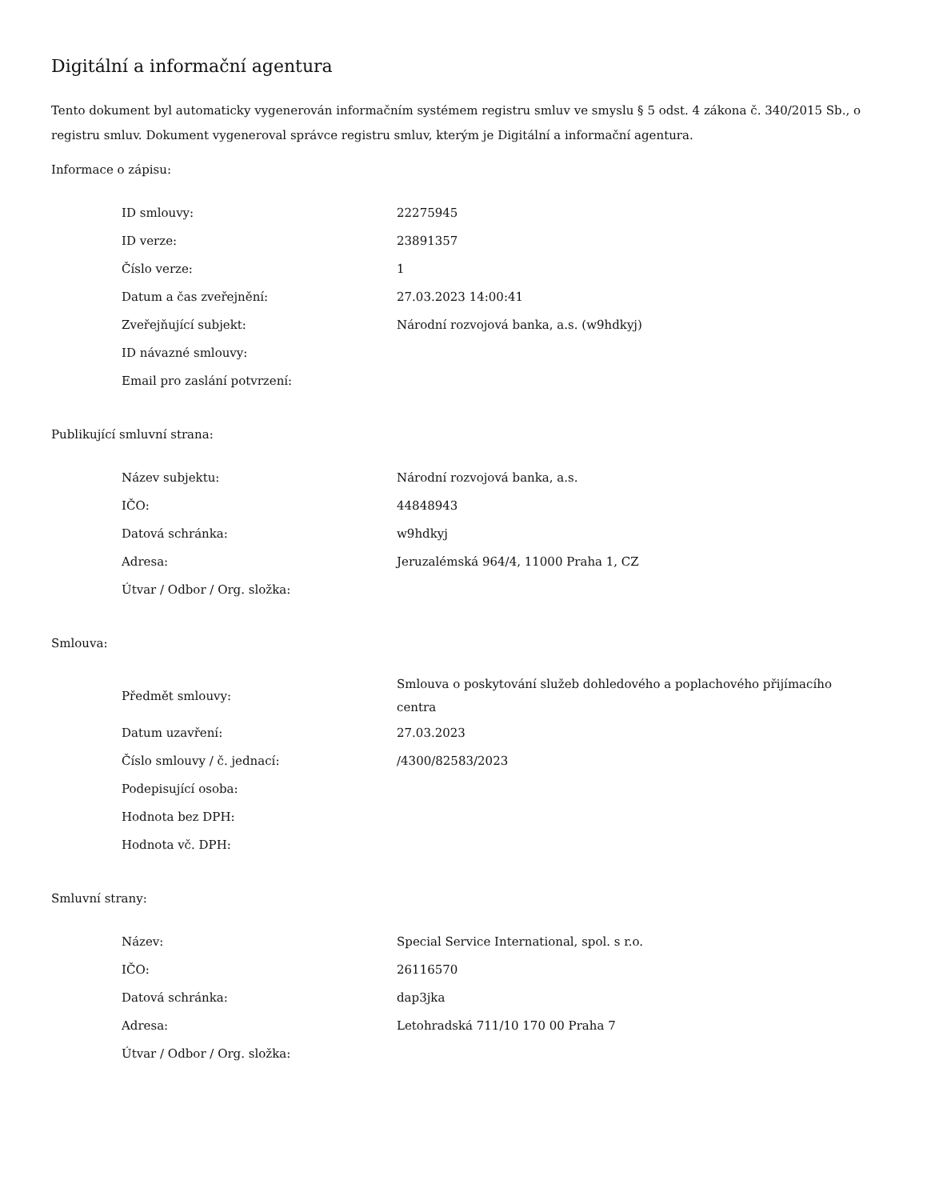Digitální a informační agentura
Tento dokument byl automaticky vygenerován informačním systémem registru smluv ve smyslu § 5 odst. 4 zákona č. 340/2015 Sb., o registru smluv. Dokument vygeneroval správce registru smluv, kterým je Digitální a informační agentura.
Informace o zápisu:
| ID smlouvy: | 22275945 |
| ID verze: | 23891357 |
| Číslo verze: | 1 |
| Datum a čas zveřejnění: | 27.03.2023 14:00:41 |
| Zveřejňující subjekt: | Národní rozvojová banka, a.s. (w9hdkyj) |
| ID návazné smlouvy: | |
| Email pro zaslání potvrzení: | |
Publikující smluvní strana:
| Název subjektu: | Národní rozvojová banka, a.s. |
| IČO: | 44848943 |
| Datová schránka: | w9hdkyj |
| Adresa: | Jeruzalémská 964/4, 11000 Praha 1, CZ |
| Útvar / Odbor / Org. složka: | |
Smlouva:
| Předmět smlouvy: | Smlouva o poskytování služeb dohledového a poplachového přijímacího centra |
| Datum uzavření: | 27.03.2023 |
| Číslo smlouvy / č. jednací: | /4300/82583/2023 |
| Podepisující osoba: | |
| Hodnota bez DPH: | |
| Hodnota vč. DPH: | |
Smluvní strany:
| Název: | Special Service International, spol. s r.o. |
| IČO: | 26116570 |
| Datová schránka: | dap3jka |
| Adresa: | Letohradská 711/10 170 00 Praha 7 |
| Útvar / Odbor / Org. složka: | |